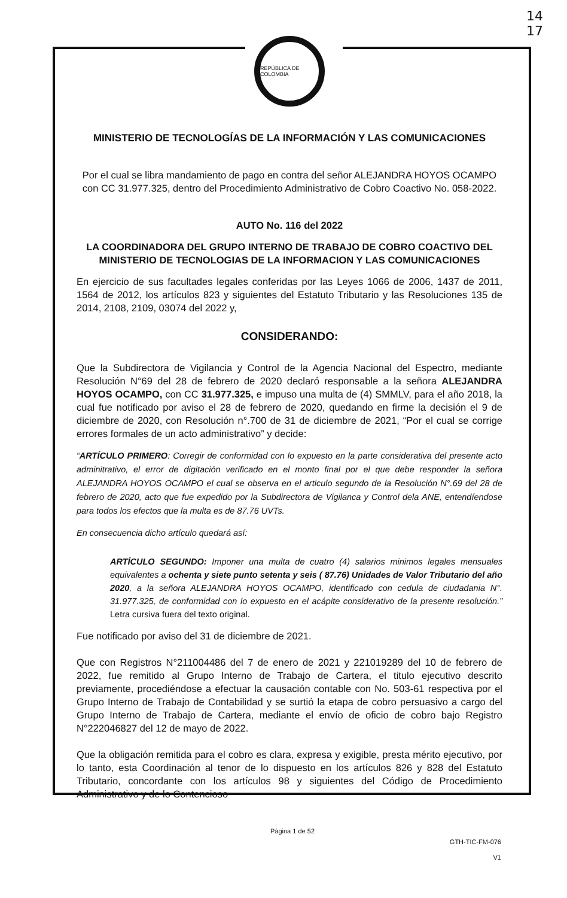14
17
REPÚBLICA DE COLOMBIA
MINISTERIO DE TECNOLOGÍAS DE LA INFORMACIÓN Y LAS COMUNICACIONES
Por el cual se libra mandamiento de pago en contra del señor ALEJANDRA HOYOS OCAMPO con CC 31.977.325, dentro del Procedimiento Administrativo de Cobro Coactivo No. 058-2022.
AUTO No. 116 del 2022
LA COORDINADORA DEL GRUPO INTERNO DE TRABAJO DE COBRO COACTIVO DEL MINISTERIO DE TECNOLOGIAS DE LA INFORMACION Y LAS COMUNICACIONES
En ejercicio de sus facultades legales conferidas por las Leyes 1066 de 2006, 1437 de 2011, 1564 de 2012, los artículos 823 y siguientes del Estatuto Tributario y las Resoluciones 135 de 2014, 2108, 2109, 03074 del 2022 y,
CONSIDERANDO:
Que la Subdirectora de Vigilancia y Control de la Agencia Nacional del Espectro, mediante Resolución N°69 del 28 de febrero de 2020 declaró responsable a la señora ALEJANDRA HOYOS OCAMPO, con CC 31.977.325, e impuso una multa de (4) SMMLV, para el año 2018, la cual fue notificado por aviso el 28 de febrero de 2020, quedando en firme la decisión el 9 de diciembre de 2020, con Resolución n°.700 de 31 de diciembre de 2021, “Por el cual se corrige errores formales de un acto administrativo” y decide:
“ARTÍCULO PRIMERO: Corregir de conformidad con lo expuesto en la parte considerativa del presente acto adminitrativo, el error de digitación verificado en el monto final por el que debe responder la señora ALEJANDRA HOYOS OCAMPO el cual se observa en el articulo segundo de la Resolución N°.69 del 28 de febrero de 2020, acto que fue expedido por la Subdirectora de Vigilanca y Control dela ANE, entendíendose para todos los efectos que la multa es de 87.76 UVTs.
En consecuencia dicho artículo quedará así:
ARTÍCULO SEGUNDO: Imponer una multa de cuatro (4) salarios minimos legales mensuales equivalentes a ochenta y siete punto setenta y seis ( 87.76) Unidades de Valor Tributario del año 2020, a la señora ALEJANDRA HOYOS OCAMPO, identificado con cedula de ciudadania N°. 31.977.325, de conformidad con lo expuesto en el acápite considerativo de la presente resolución.” Letra cursiva fuera del texto original.
Fue notificado por aviso del 31 de diciembre de 2021.
Que con Registros N°211004486 del 7 de enero de 2021 y 221019289 del 10 de febrero de 2022, fue remitido al Grupo Interno de Trabajo de Cartera, el titulo ejecutivo descrito previamente, procediéndose a efectuar la causación contable con No. 503-61 respectiva por el Grupo Interno de Trabajo de Contabilidad y se surtió la etapa de cobro persuasivo a cargo del Grupo Interno de Trabajo de Cartera, mediante el envío de oficio de cobro bajo Registro N°222046827 del 12 de mayo de 2022.
Que la obligación remitida para el cobro es clara, expresa y exigible, presta mérito ejecutivo, por lo tanto, esta Coordinación al tenor de lo dispuesto en los artículos 826 y 828 del Estatuto Tributario, concordante con los artículos 98 y siguientes del Código de Procedimiento Administrativo y de lo Contencioso
Página 1 de 52
GTH-TIC-FM-076
V1